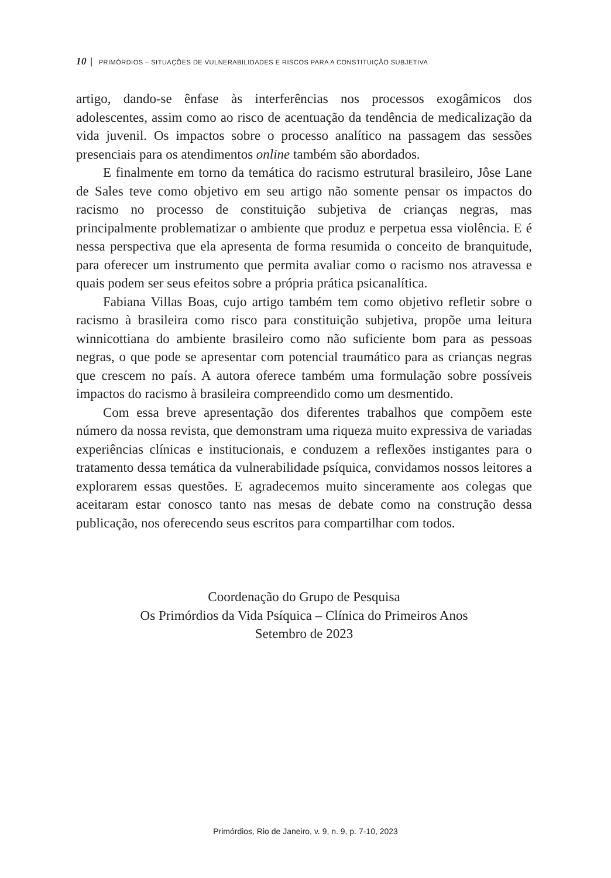10 | PRIMÓRDIOS – SITUAÇÕES DE VULNERABILIDADES E RISCOS PARA A CONSTITUIÇÃO SUBJETIVA
artigo, dando-se ênfase às interferências nos processos exogâmicos dos adolescentes, assim como ao risco de acentuação da tendência de medicalização da vida juvenil. Os impactos sobre o processo analítico na passagem das sessões presenciais para os atendimentos online também são abordados.
E finalmente em torno da temática do racismo estrutural brasileiro, Jôse Lane de Sales teve como objetivo em seu artigo não somente pensar os impactos do racismo no processo de constituição subjetiva de crianças negras, mas principalmente problematizar o ambiente que produz e perpetua essa violência. E é nessa perspectiva que ela apresenta de forma resumida o conceito de branquitude, para oferecer um instrumento que permita avaliar como o racismo nos atravessa e quais podem ser seus efeitos sobre a própria prática psicanalítica.
Fabiana Villas Boas, cujo artigo também tem como objetivo refletir sobre o racismo à brasileira como risco para constituição subjetiva, propõe uma leitura winnicottiana do ambiente brasileiro como não suficiente bom para as pessoas negras, o que pode se apresentar com potencial traumático para as crianças negras que crescem no país. A autora oferece também uma formulação sobre possíveis impactos do racismo à brasileira compreendido como um desmentido.
Com essa breve apresentação dos diferentes trabalhos que compõem este número da nossa revista, que demonstram uma riqueza muito expressiva de variadas experiências clínicas e institucionais, e conduzem a reflexões instigantes para o tratamento dessa temática da vulnerabilidade psíquica, convidamos nossos leitores a explorarem essas questões. E agradecemos muito sinceramente aos colegas que aceitaram estar conosco tanto nas mesas de debate como na construção dessa publicação, nos oferecendo seus escritos para compartilhar com todos.
Coordenação do Grupo de Pesquisa
Os Primórdios da Vida Psíquica – Clínica do Primeiros Anos
Setembro de 2023
Primórdios, Rio de Janeiro, v. 9, n. 9, p. 7-10, 2023